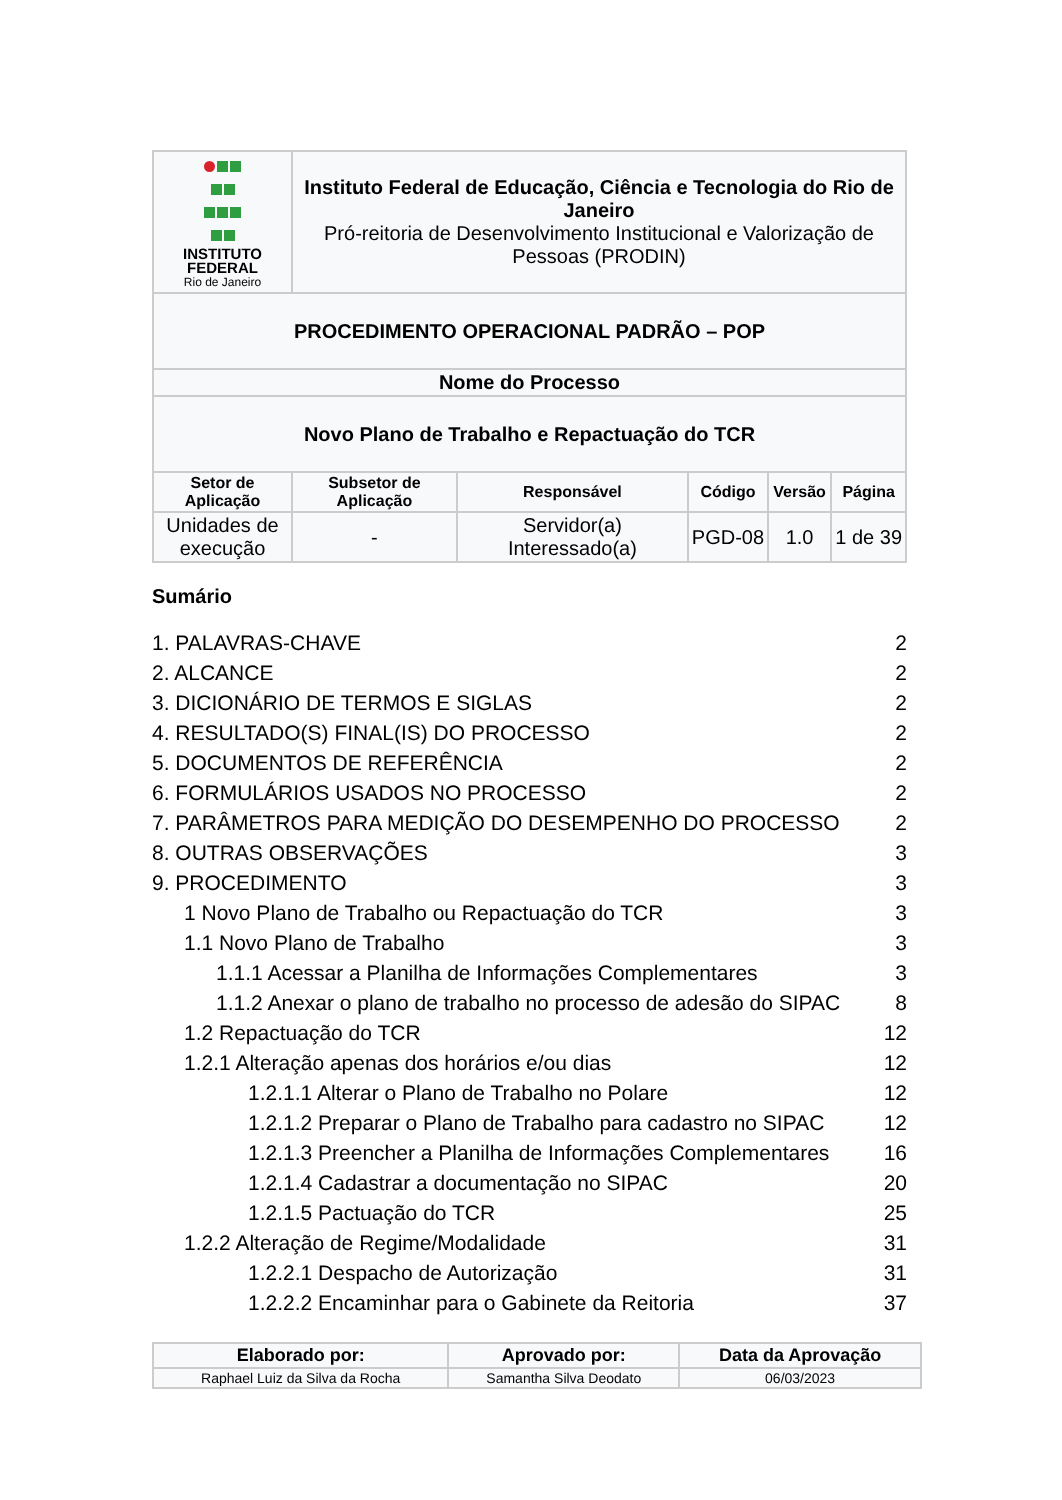| INSTITUTO FEDERAL Rio de Janeiro | Instituto Federal de Educação, Ciência e Tecnologia do Rio de Janeiro Pró-reitoria de Desenvolvimento Institucional e Valorização de Pessoas (PRODIN) | | | | |
| PROCEDIMENTO OPERACIONAL PADRÃO – POP | | | | | |
| Nome do Processo | | | | | |
| Novo Plano de Trabalho e Repactuação do TCR | | | | | |
| Setor de Aplicação | Subsetor de Aplicação | Responsável | Código | Versão | Página |
| Unidades de execução | - | Servidor(a) Interessado(a) | PGD-08 | 1.0 | 1 de 39 |
Sumário
1. PALAVRAS-CHAVE 2
2. ALCANCE 2
3. DICIONÁRIO DE TERMOS E SIGLAS 2
4. RESULTADO(S) FINAL(IS) DO PROCESSO 2
5. DOCUMENTOS DE REFERÊNCIA 2
6. FORMULÁRIOS USADOS NO PROCESSO 2
7. PARÂMETROS PARA MEDIÇÃO DO DESEMPENHO DO PROCESSO 2
8. OUTRAS OBSERVAÇÕES 3
9. PROCEDIMENTO 3
1 Novo Plano de Trabalho ou Repactuação do TCR 3
1.1 Novo Plano de Trabalho 3
1.1.1 Acessar a Planilha de Informações Complementares 3
1.1.2 Anexar o plano de trabalho no processo de adesão do SIPAC 8
1.2 Repactuação do TCR 12
1.2.1 Alteração apenas dos horários e/ou dias 12
1.2.1.1 Alterar o Plano de Trabalho no Polare 12
1.2.1.2 Preparar o Plano de Trabalho para cadastro no SIPAC 12
1.2.1.3 Preencher a Planilha de Informações Complementares 16
1.2.1.4 Cadastrar a documentação no SIPAC 20
1.2.1.5 Pactuação do TCR 25
1.2.2 Alteração de Regime/Modalidade 31
1.2.2.1 Despacho de Autorização 31
1.2.2.2 Encaminhar para o Gabinete da Reitoria 37
| Elaborado por: | Aprovado por: | Data da Aprovação |
| --- | --- | --- |
| Raphael Luiz da Silva da Rocha | Samantha Silva Deodato | 06/03/2023 |